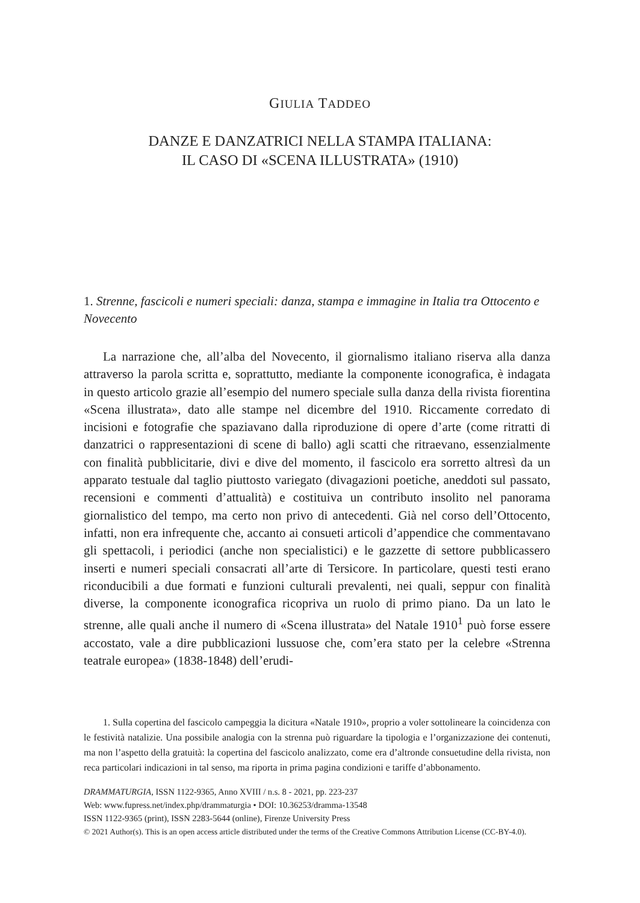GIULIA TADDEO
DANZE E DANZATRICI NELLA STAMPA ITALIANA:
IL CASO DI «SCENA ILLUSTRATA» (1910)
1. Strenne, fascicoli e numeri speciali: danza, stampa e immagine in Italia tra Ottocento e Novecento
La narrazione che, all’alba del Novecento, il giornalismo italiano riserva alla danza attraverso la parola scritta e, soprattutto, mediante la componente iconografica, è indagata in questo articolo grazie all’esempio del numero speciale sulla danza della rivista fiorentina «Scena illustrata», dato alle stampe nel dicembre del 1910. Riccamente corredato di incisioni e fotografie che spaziavano dalla riproduzione di opere d’arte (come ritratti di danzatrici o rappresentazioni di scene di ballo) agli scatti che ritraevano, essenzialmente con finalità pubblicitarie, divi e dive del momento, il fascicolo era sorretto altresì da un apparato testuale dal taglio piuttosto variegato (divagazioni poetiche, aneddoti sul passato, recensioni e commenti d’attualità) e costituiva un contributo insolito nel panorama giornalistico del tempo, ma certo non privo di antecedenti. Già nel corso dell’Ottocento, infatti, non era infrequente che, accanto ai consueti articoli d’appendice che commentavano gli spettacoli, i periodici (anche non specialistici) e le gazzette di settore pubblicassero inserti e numeri speciali consacrati all’arte di Tersicore. In particolare, questi testi erano riconducibili a due formati e funzioni culturali prevalenti, nei quali, seppur con finalità diverse, la componente iconografica ricopriva un ruolo di primo piano. Da un lato le strenne, alle quali anche il numero di «Scena illustrata» del Natale 1910<sup>1</sup> può forse essere accostato, vale a dire pubblicazioni lussuose che, com’era stato per la celebre «Strenna teatrale europea» (1838-1848) dell’erudi-
1. Sulla copertina del fascicolo campeggia la dicitura «Natale 1910», proprio a voler sottolineare la coincidenza con le festività natalizie. Una possibile analogia con la strenna può riguardare la tipologia e l’organizzazione dei contenuti, ma non l’aspetto della gratuità: la copertina del fascicolo analizzato, come era d’altronde consuetudine della rivista, non reca particolari indicazioni in tal senso, ma riporta in prima pagina condizioni e tariffe d’abbonamento.
DRAMMATURGIA, ISSN 1122-9365, Anno XVIII / n.s. 8 - 2021, pp. 223-237
Web: www.fupress.net/index.php/drammaturgia • DOI: 10.36253/dramma-13548
ISSN 1122-9365 (print), ISSN 2283-5644 (online), Firenze University Press
© 2021 Author(s). This is an open access article distributed under the terms of the Creative Commons Attribution License (CC-BY-4.0).